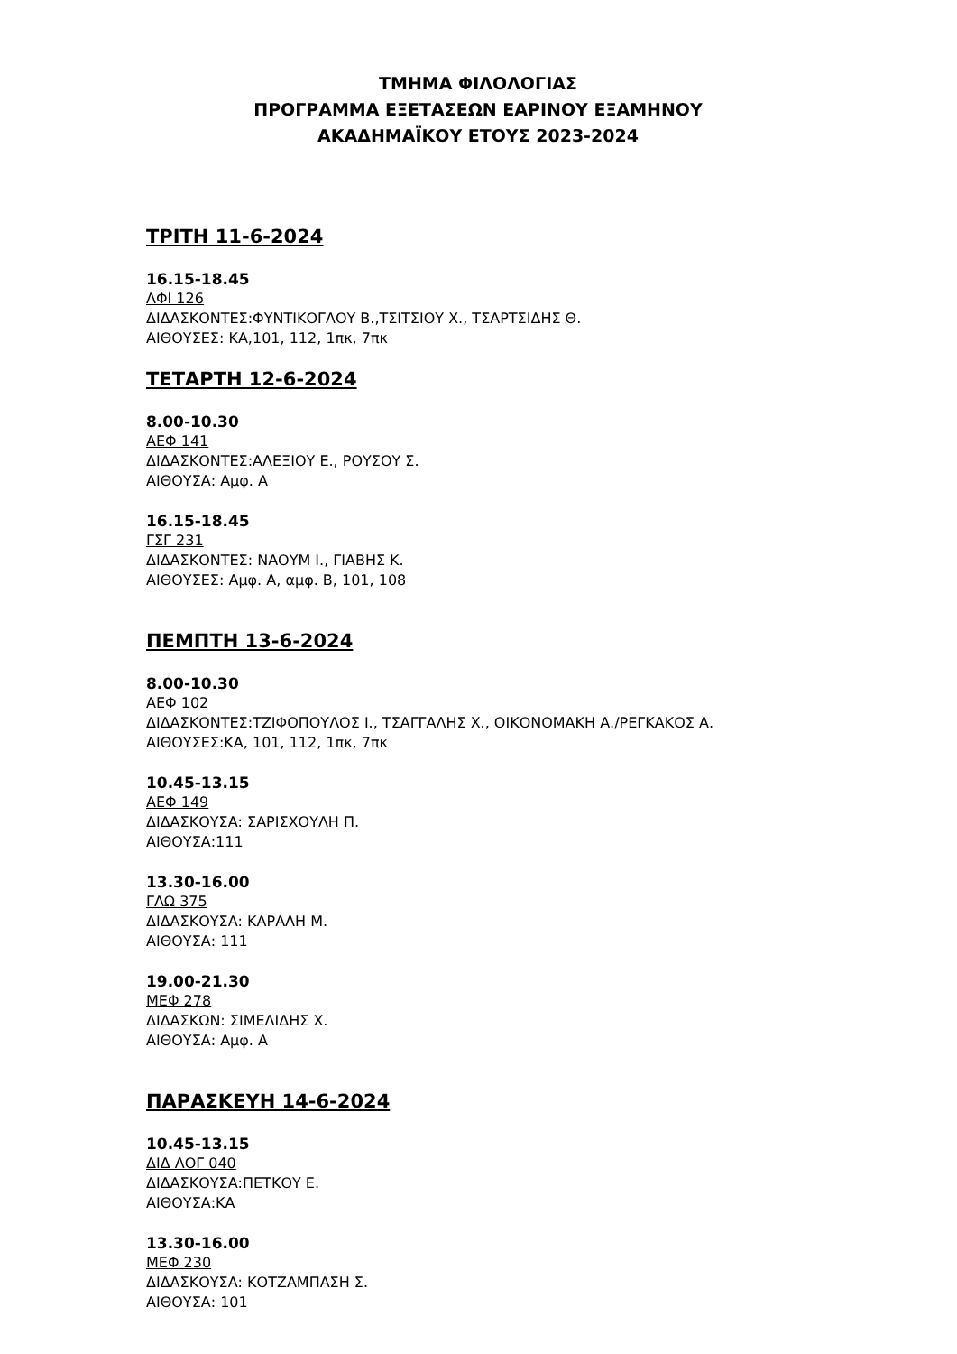ΤΜΗΜΑ ΦΙΛΟΛΟΓΙΑΣ
ΠΡΟΓΡΑΜΜΑ ΕΞΕΤΑΣΕΩΝ ΕΑΡΙΝΟΥ ΕΞΑΜΗΝΟΥ
ΑΚΑΔΗΜΑΪΚΟΥ ΕΤΟΥΣ 2023-2024
ΤΡΙΤΗ 11-6-2024
16.15-18.45
ΛΦΙ 126
ΔΙΔΑΣΚΟΝΤΕΣ:ΦΥΝΤΙΚΟΓΛΟΥ Β.,ΤΣΙΤΣΙΟΥ Χ., ΤΣΑΡΤΣΙΔΗΣ Θ.
ΑΙΘΟΥΣΕΣ: ΚΑ,101, 112, 1πκ, 7πκ
ΤΕΤΑΡΤΗ 12-6-2024
8.00-10.30
ΑΕΦ 141
ΔΙΔΑΣΚΟΝΤΕΣ:ΑΛΕΞΙΟΥ Ε., ΡΟΥΣΟΥ Σ.
ΑΙΘΟΥΣΑ: Αμφ. Α
16.15-18.45
ΓΣΓ 231
ΔΙΔΑΣΚΟΝΤΕΣ: ΝΑΟΥΜ Ι., ΓΙΑΒΗΣ Κ.
ΑΙΘΟΥΣΕΣ: Αμφ. Α, αμφ. Β, 101, 108
ΠΕΜΠΤΗ 13-6-2024
8.00-10.30
ΑΕΦ 102
ΔΙΔΑΣΚΟΝΤΕΣ:ΤΖΙΦΟΠΟΥΛΟΣ Ι., ΤΣΑΓΓΑΛΗΣ Χ., ΟΙΚΟΝΟΜΑΚΗ Α./ΡΕΓΚΑΚΟΣ Α.
ΑΙΘΟΥΣΕΣ:ΚΑ, 101, 112, 1πκ, 7πκ
10.45-13.15
ΑΕΦ 149
ΔΙΔΑΣΚΟΥΣΑ: ΣΑΡΙΣΧΟΥΛΗ Π.
ΑΙΘΟΥΣΑ:111
13.30-16.00
ΓΛΩ 375
ΔΙΔΑΣΚΟΥΣΑ: ΚΑΡΑΛΗ Μ.
ΑΙΘΟΥΣΑ: 111
19.00-21.30
ΜΕΦ 278
ΔΙΔΑΣΚΩΝ: ΣΙΜΕΛΙΔΗΣ Χ.
ΑΙΘΟΥΣΑ: Αμφ. Α
ΠΑΡΑΣΚΕΥΗ 14-6-2024
10.45-13.15
ΔΙΔ ΛΟΓ 040
ΔΙΔΑΣΚΟΥΣΑ:ΠΕΤΚΟΥ Ε.
ΑΙΘΟΥΣΑ:ΚΑ
13.30-16.00
ΜΕΦ 230
ΔΙΔΑΣΚΟΥΣΑ: ΚΟΤΖΑΜΠΑΣΗ Σ.
ΑΙΘΟΥΣΑ: 101